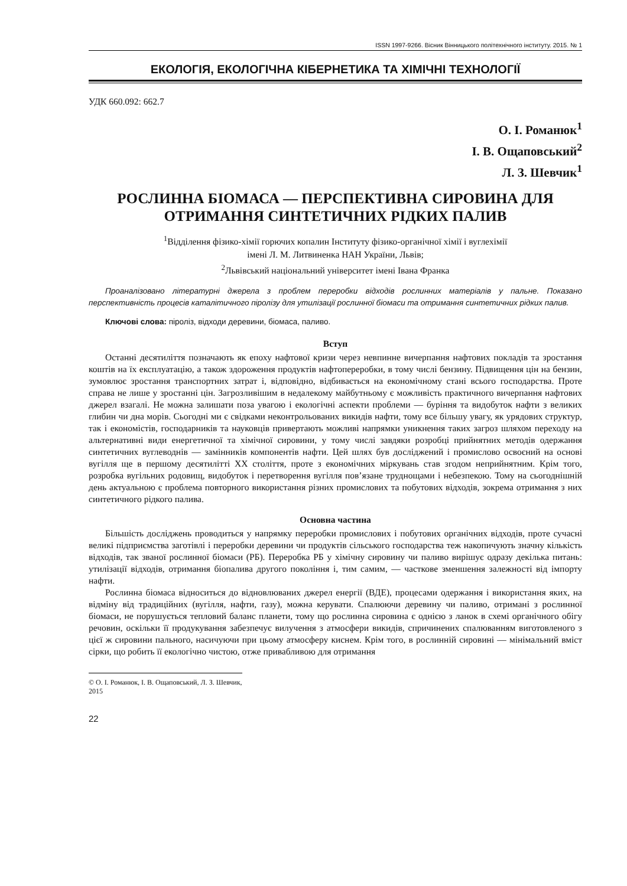ISSN 1997-9266. Вісник Вінницького політехнічного інституту. 2015. № 1
ЕКОЛОГІЯ, ЕКОЛОГІЧНА КІБЕРНЕТИКА ТА ХІМІЧНІ ТЕХНОЛОГІЇ
УДК 660.092: 662.7
О. І. Романюк<sup>1</sup>
І. В. Ощаповський<sup>2</sup>
Л. З. Шевчик<sup>1</sup>
РОСЛИННА БІОМАСА — ПЕРСПЕКТИВНА СИРОВИНА ДЛЯ ОТРИМАННЯ СИНТЕТИЧНИХ РІДКИХ ПАЛИВ
<sup>1</sup> Відділення фізико-хімії горючих копалин Інституту фізико-органічної хімії і вуглехімії
імені Л. М. Литвиненка НАН України, Львів;
<sup>2</sup> Львівський національний університет імені Івана Франка
Проаналізовано літературні джерела з проблем переробки відходів рослинних матеріалів у пальне. Показано перспективність процесів каталітичного піролізу для утилізації рослинної біомаси та отримання синтетичних рідких палив.
Ключові слова: піроліз, відходи деревини, біомаса, паливо.
Вступ
Останні десятиліття позначають як епоху нафтової кризи через невпинне вичерпання нафтових покладів та зростання коштів на їх експлуатацію, а також здороження продуктів нафтопереробки, в тому числі бензину. Підвищення цін на бензин, зумовлює зростання транспортних затрат і, відповідно, відбивається на економічному стані всього господарства. Проте справа не лише у зростанні цін. Загрозливішим в недалекому майбутньому є можливість практичного вичерпання нафтових джерел взагалі. Не можна залишати поза увагою і екологічні аспекти проблеми — буріння та видобуток нафти з великих глибин чи дна морів. Сьогодні ми є свідками неконтрольованих викидів нафти, тому все більшу увагу, як урядових структур, так і економістів, господарників та науковців привертають можливі напрямки уникнення таких загроз шляхом переходу на альтернативні види енергетичної та хімічної сировини, у тому числі завдяки розробці прийнятних методів одержання синтетичних вуглеводнів — замінників компонентів нафти. Цей шлях був досліджений і промислово освоєний на основі вугілля ще в першому десятилітті XX століття, проте з економічних міркувань став згодом неприйнятним. Крім того, розробка вугільних родовищ, видобуток і перетворення вугілля пов’язане труднощами і небезпекою. Тому на сьогоднішній день актуальною є проблема повторного використання різних промислових та побутових відходів, зокрема отримання з них синтетичного рідкого палива.
Основна частина
Більшість досліджень проводиться у напрямку переробки промислових і побутових органічних відходів, проте сучасні великі підприємства заготівлі і переробки деревини чи продуктів сільського господарства теж накопичують значну кількість відходів, так званої рослинної біомаси (РБ). Переробка РБ у хімічну сировину чи паливо вирішує одразу декілька питань: утилізації відходів, отримання біопалива другого покоління і, тим самим, — часткове зменшення залежності від імпорту нафти.
Рослинна біомаса відноситься до відновлюваних джерел енергії (ВДЕ), процесами одержання і використання яких, на відміну від традиційних (вугілля, нафти, газу), можна керувати. Спалюючи деревину чи паливо, отримані з рослинної біомаси, не порушується тепловий баланс планети, тому що рослинна сировина є однією з ланок в схемі органічного обігу речовин, оскільки її продукування забезпечує вилучення з атмосфери викидів, спричинених спалюванням виготовленого з цієї ж сировини пального, насичуючи при цьому атмосферу киснем. Крім того, в рослинній сировині — мінімальний вміст сірки, що робить її екологічно чистою, отже привабливою для отримання
© О. І. Романюк, І. В. Ощаповський, Л. З. Шевчик, 2015
22